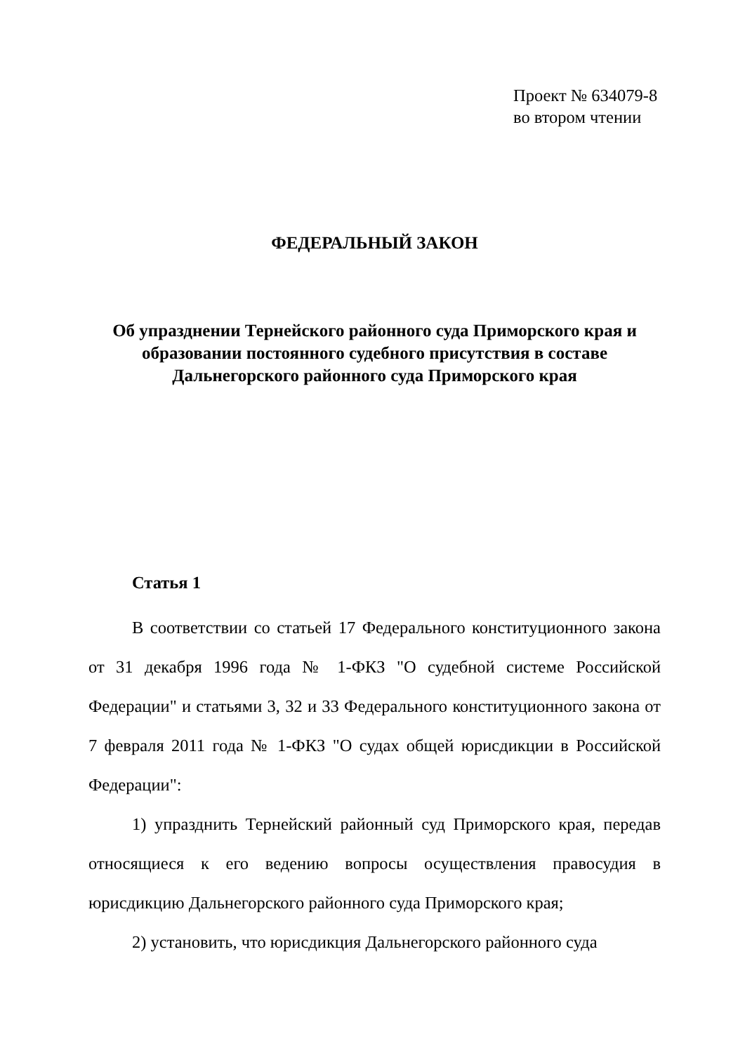Проект № 634079-8
во втором чтении
ФЕДЕРАЛЬНЫЙ ЗАКОН
Об упразднении Тернейского районного суда Приморского края и
образовании постоянного судебного присутствия в составе
Дальнегорского районного суда Приморского края
Статья 1
В соответствии со статьей 17 Федерального конституционного закона от 31 декабря 1996 года № 1-ФКЗ "О судебной системе Российской Федерации" и статьями 3, 32 и 33 Федерального конституционного закона от 7 февраля 2011 года № 1-ФКЗ "О судах общей юрисдикции в Российской Федерации":
1) упразднить Тернейский районный суд Приморского края, передав относящиеся к его ведению вопросы осуществления правосудия в юрисдикцию Дальнегорского районного суда Приморского края;
2) установить, что юрисдикция Дальнегорского районного суда